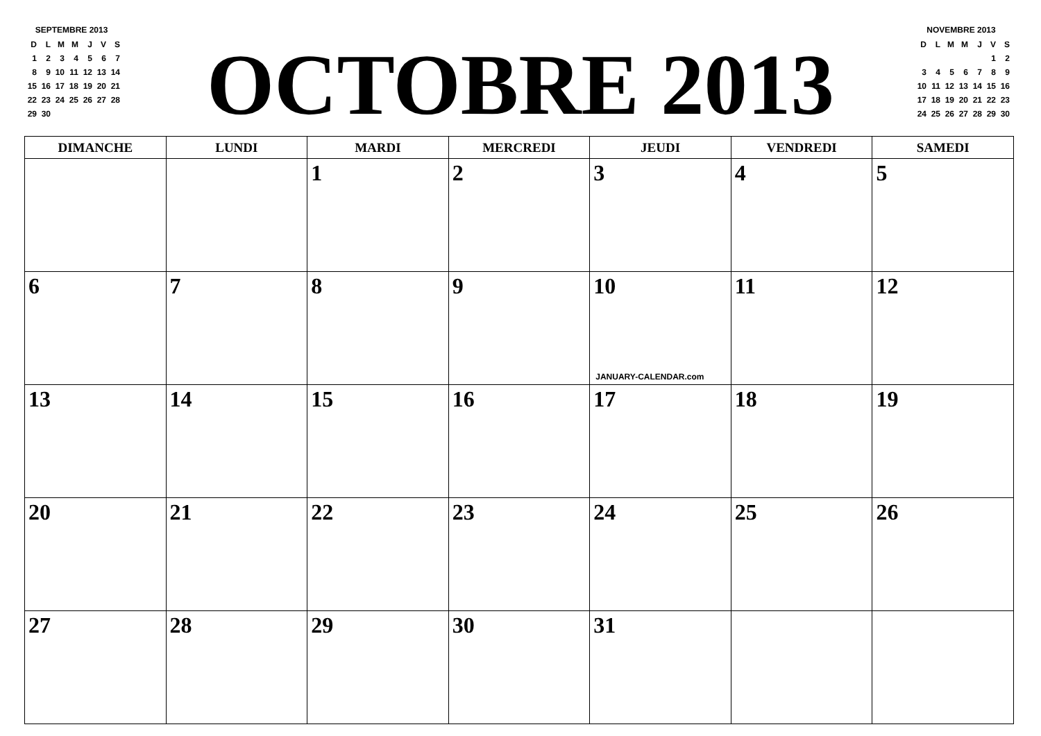SEPTEMBRE 2013
| D | L | M | M | J | V | S |
| 1 | 2 | 3 | 4 | 5 | 6 | 7 |
| 8 | 9 | 10 | 11 | 12 | 13 | 14 |
| 15 | 16 | 17 | 18 | 19 | 20 | 21 |
| 22 | 23 | 24 | 25 | 26 | 27 | 28 |
| 29 | 30 | | | | | |
OCTOBRE 2013
NOVEMBRE 2013
| D | L | M | M | J | V | S |
| | | | | | 1 | 2 |
| 3 | 4 | 5 | 6 | 7 | 8 | 9 |
| 10 | 11 | 12 | 13 | 14 | 15 | 16 |
| 17 | 18 | 19 | 20 | 21 | 22 | 23 |
| 24 | 25 | 26 | 27 | 28 | 29 | 30 |
| DIMANCHE | LUNDI | MARDI | MERCREDI | JEUDI | VENDREDI | SAMEDI |
| --- | --- | --- | --- | --- | --- | --- |
| | | 1 | 2 | 3 | 4 | 5 |
| 6 | 7 | 8 | 9 | 10 JANUARY-CALENDAR.com | 11 | 12 |
| 13 | 14 | 15 | 16 | 17 | 18 | 19 |
| 20 | 21 | 22 | 23 | 24 | 25 | 26 |
| 27 | 28 | 29 | 30 | 31 | | |